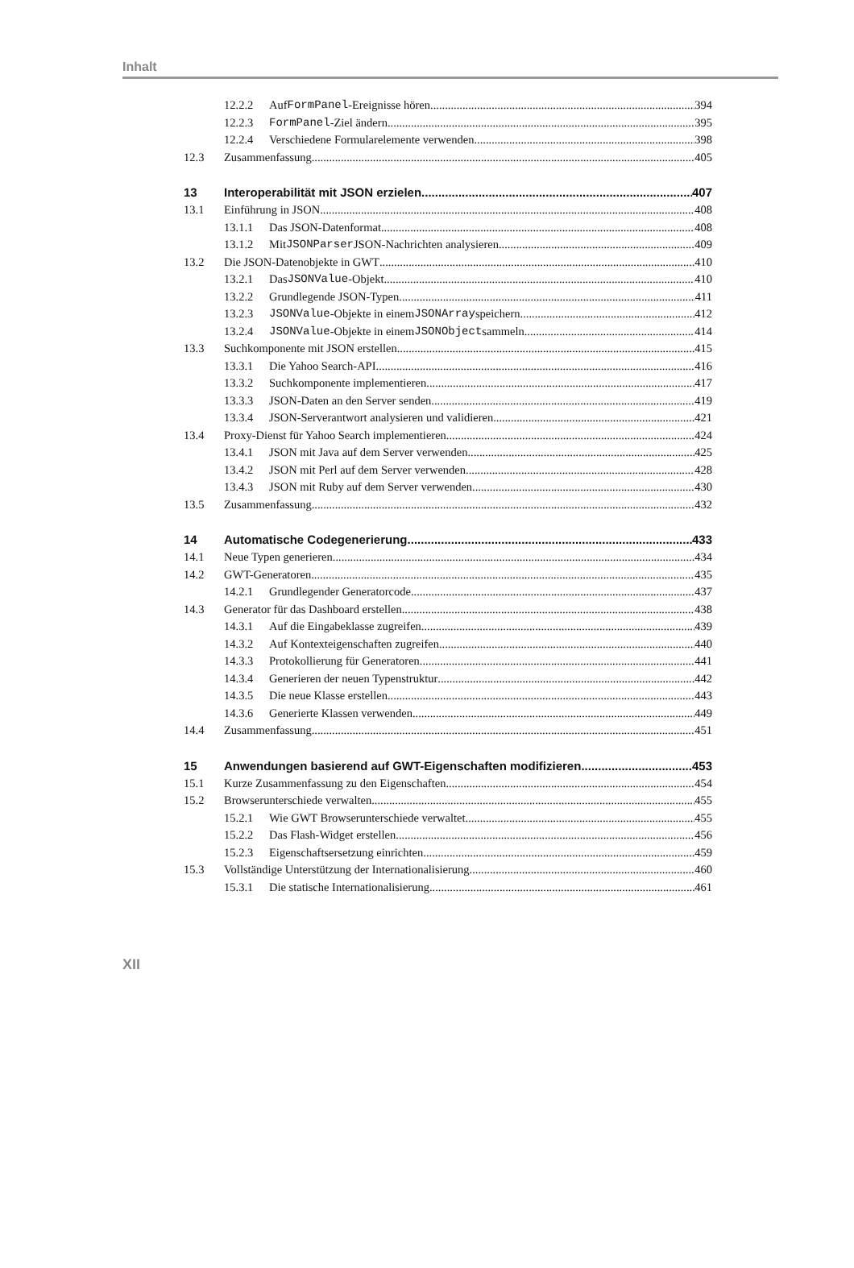Inhalt
12.2.2 Auf FormPanel -Ereignisse hören 394
12.2.3 FormPanel -Ziel ändern 395
12.2.4 Verschiedene Formularelemente verwenden 398
12.3 Zusammenfassung 405
13 Interoperabilität mit JSON erzielen 407
13.1 Einführung in JSON 408
13.1.1 Das JSON-Datenformat 408
13.1.2 Mit JSONParser JSON-Nachrichten analysieren 409
13.2 Die JSON-Datenobjekte in GWT 410
13.2.1 Das JSONValue -Objekt 410
13.2.2 Grundlegende JSON-Typen 411
13.2.3 JSONValue -Objekte in einem JSONArray speichern 412
13.2.4 JSONValue -Objekte in einem JSONObject sammeln 414
13.3 Suchkomponente mit JSON erstellen 415
13.3.1 Die Yahoo Search-API 416
13.3.2 Suchkomponente implementieren 417
13.3.3 JSON-Daten an den Server senden 419
13.3.4 JSON-Serverantwort analysieren und validieren 421
13.4 Proxy-Dienst für Yahoo Search implementieren 424
13.4.1 JSON mit Java auf dem Server verwenden 425
13.4.2 JSON mit Perl auf dem Server verwenden 428
13.4.3 JSON mit Ruby auf dem Server verwenden 430
13.5 Zusammenfassung 432
14 Automatische Codegenerierung 433
14.1 Neue Typen generieren 434
14.2 GWT-Generatoren 435
14.2.1 Grundlegender Generatorcode 437
14.3 Generator für das Dashboard erstellen 438
14.3.1 Auf die Eingabeklasse zugreifen 439
14.3.2 Auf Kontexteigenschaften zugreifen 440
14.3.3 Protokollierung für Generatoren 441
14.3.4 Generieren der neuen Typenstruktur 442
14.3.5 Die neue Klasse erstellen 443
14.3.6 Generierte Klassen verwenden 449
14.4 Zusammenfassung 451
15 Anwendungen basierend auf GWT-Eigenschaften modifizieren 453
15.1 Kurze Zusammenfassung zu den Eigenschaften 454
15.2 Browserunterschiede verwalten 455
15.2.1 Wie GWT Browserunterschiede verwaltet 455
15.2.2 Das Flash-Widget erstellen 456
15.2.3 Eigenschaftsersetzung einrichten 459
15.3 Vollständige Unterstützung der Internationalisierung 460
15.3.1 Die statische Internationalisierung 461
XII